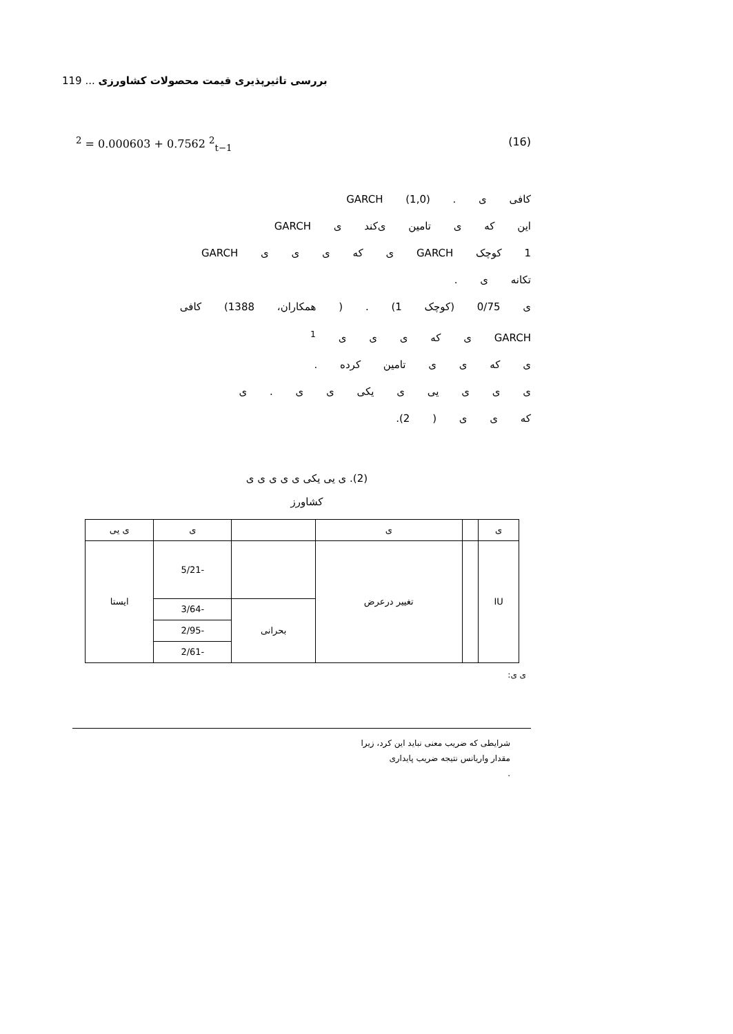119 ... بررسی تاثیرپذیری قیمت محصولات کشاورزی
<sup>2</sup> = 0.000603 + 0.7562 <sup>2</sup><sub>t−1</sub> (16)
کافی ی . GARCH (1,0)
این که ی تامین ی‌کند ی GARCH
1 کوچک GARCH ی که ی ی ی GARCH
تکانه ی .
ی 0/75 (کوچک 1) . ( همکاران، 1388) کافی
GARCH ی که ی ی ی <sup>1</sup>
ی که ی ی تامین کرده .
ی ی ی یی ی یکی ی ی . ی
که ی ی ( 2).
(2). ی یی یکی ی ی ی ی ی
کشاورز
| ی | | ی | | ی | ی یی |
| IU | | تغییر درعرض | | -5/21 | ایستا |
| | | | بحرانی | -3/64 | |
| | | | | -2/95 | |
| | | | | -2/61 | |
ی ی:
شرایطی که ضریب معنی نباید این کرد، زیرا
مقدار واریانس نتیجه ضریب پایداری
.